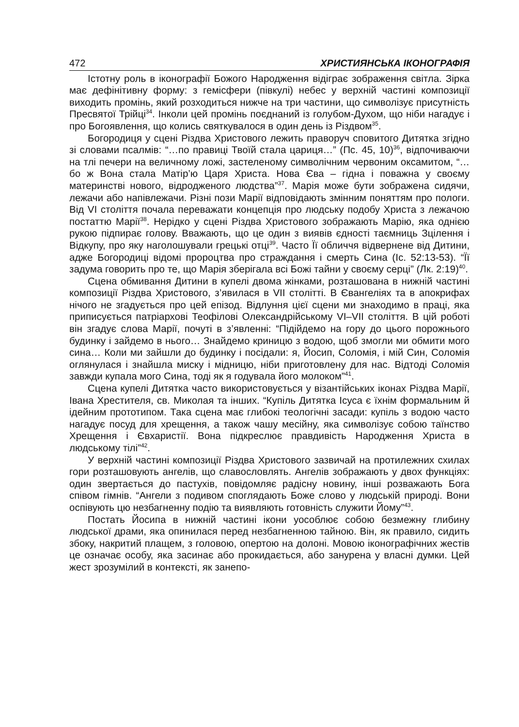472 ХРИСТИЯНСЬКА ІКОНОГРАФІЯ
Істотну роль в іконографії Божого Народження відіграє зображення світла. Зірка має дефінітивну форму: з гемісфери (півкулі) небес у верхній частині композиції виходить промінь, який розходиться нижче на три частини, що символізує присутність Пресвятої Трійці<sup>34</sup>. Інколи цей промінь поєднаний із голубом-Духом, що ніби нагадує і про Богоявлення, що колись святкувалося в один день із Різдвом<sup>35</sup>.
Богородиця у сцені Різдва Христового лежить праворуч сповитого Дитятка згідно зі словами псалмів: “…по правиці Твоїй стала цариця…” (Пс. 45, 10)<sup>36</sup>, відпочиваючи на тлі печери на величному ложі, застеленому символічним червоним оксамитом, “…бо ж Вона стала Матір’ю Царя Христа. Нова Єва – гідна і поважна у своєму материнстві нового, відродженого людства”<sup>37</sup>. Марія може бути зображена сидячи, лежачи або напівлежачи. Різні пози Марії відповідають змінним поняттям про пологи. Від VI століття почала переважати концепція про людську подобу Христа з лежачою постаттю Марії<sup>38</sup>. Нерідко у сцені Різдва Христового зображають Марію, яка однією рукою підпирає голову. Вважають, що це один з виявів єдності таємниць Зцілення і Відкупу, про яку наголошували грецькі отці<sup>39</sup>. Часто Її обличчя відвернене від Дитини, адже Богородиці відомі пророцтва про страждання і смерть Сина (Іс. 52:13-53). “Її задума говорить про те, що Марія зберігала всі Божі тайни у своєму серці” (Лк. 2:19)<sup>40</sup>.
Сцена обмивання Дитини в купелі двома жінками, розташована в нижній частині композиції Різдва Христового, з’явилася в VII столітті. В Євангеліях та в апокрифах нічого не згадується про цей епізод. Відлуння цієї сцени ми знаходимо в праці, яка приписується патріархові Теофілові Олександрійському VI–VII століття. В цій роботі він згадує слова Марії, почуті в з’явленні: “Підійдемо на гору до цього порожнього будинку і зайдемо в нього… Знайдемо криницю з водою, щоб змогли ми обмити мого сина… Коли ми зайшли до будинку і посідали: я, Йосип, Соломія, і мій Син, Соломія оглянулася і знайшла миску і мідницю, ніби приготовлену для нас. Відтоді Соломія завжди купала мого Сина, тоді як я годувала його молоком”<sup>41</sup>.
Сцена купелі Дитятка часто використовується у візантійських іконах Різдва Марії, Івана Хрестителя, св. Миколая та інших. “Купіль Дитятка Ісуса є їхнім формальним й ідейним прототипом. Така сцена має глибокі теологічні засади: купіль з водою часто нагадує посуд для хрещення, а також чашу месійну, яка символізує собою таїнство Хрещення і Євхаристії. Вона підкреслює правдивість Народження Христа в людському тілі”<sup>42</sup>.
У верхній частині композиції Різдва Христового зазвичай на протилежних схилах гори розташовують ангелів, що славословлять. Ангелів зображають у двох функціях: один звертається до пастухів, повідомляє радісну новину, інші розважають Бога співом гімнів. “Ангели з подивом споглядають Боже слово у людській природі. Вони оспівують цю незбагненну подію та виявляють готовність служити Йому”<sup>43</sup>.
Постать Йосипа в нижній частині ікони уособлює собою безмежну глибину людської драми, яка опинилася перед незбагненною тайною. Він, як правило, сидить збоку, накритий плащем, з головою, опертою на долоні. Мовою іконографічних жестів це означає особу, яка засинає або прокидається, або занурена у власні думки. Цей жест зрозумілий в контексті, як занепо-